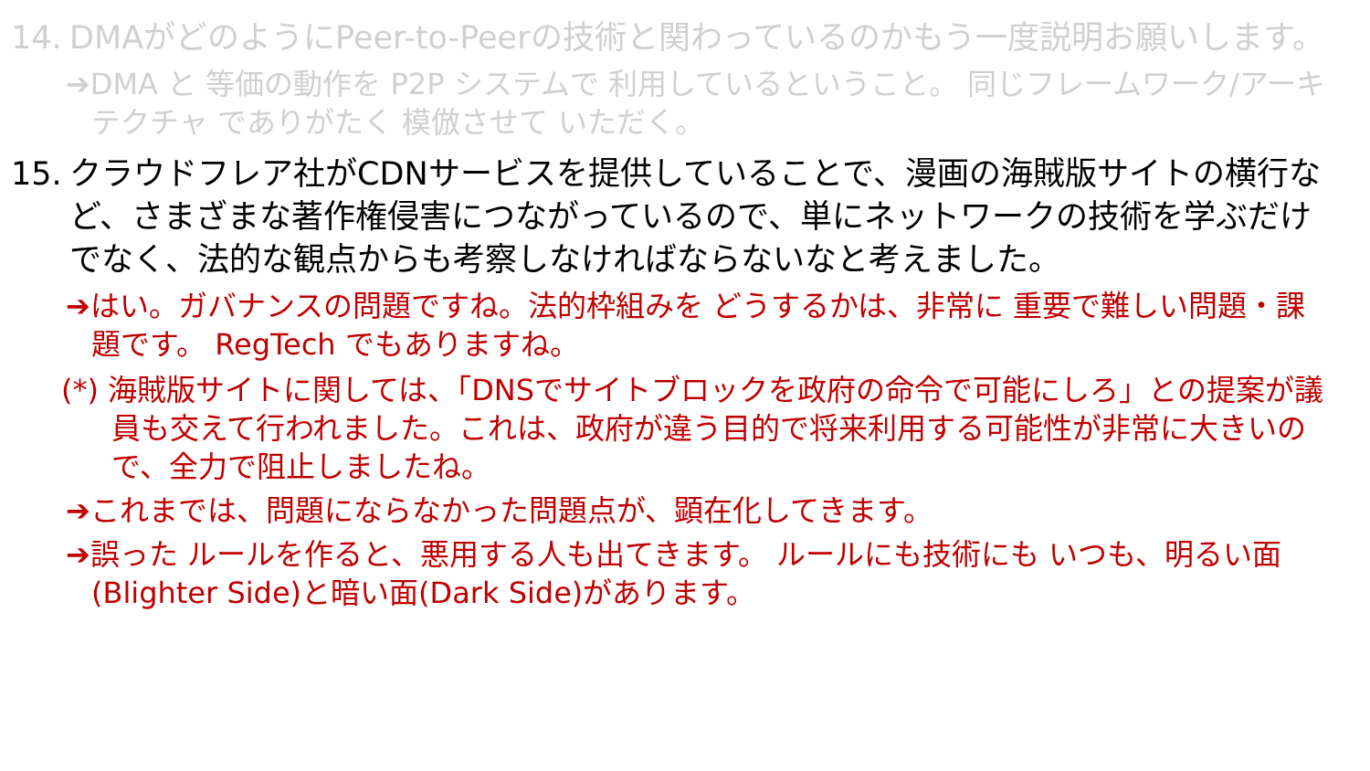14. DMAがどのようにPeer-to-Peerの技術と関わっているのかもう一度説明お願いします。
➔DMA と 等価の動作を P2P システムで 利用しているということ。 同じフレームワーク/アーキテクチャ でありがたく 模倣させて いただく。
15. クラウドフレア社がCDNサービスを提供していることで、漫画の海賊版サイトの横行など、さまざまな著作権侵害につながっているので、単にネットワークの技術を学ぶだけでなく、法的な観点からも考察しなければならないなと考えました。
➔はい。ガバナンスの問題ですね。法的枠組みを どうするかは、非常に 重要で難しい問題・課題です。 RegTech でもありますね。
(*) 海賊版サイトに関しては、「DNSでサイトブロックを政府の命令で可能にしろ」との提案が議員も交えて行われました。これは、政府が違う目的で将来利用する可能性が非常に大きいので、全力で阻止しましたね。
➔これまでは、問題にならなかった問題点が、顕在化してきます。
➔誤った ルールを作ると、悪用する人も出てきます。 ルールにも技術にも いつも、明るい面(Blighter Side)と暗い面(Dark Side)があります。